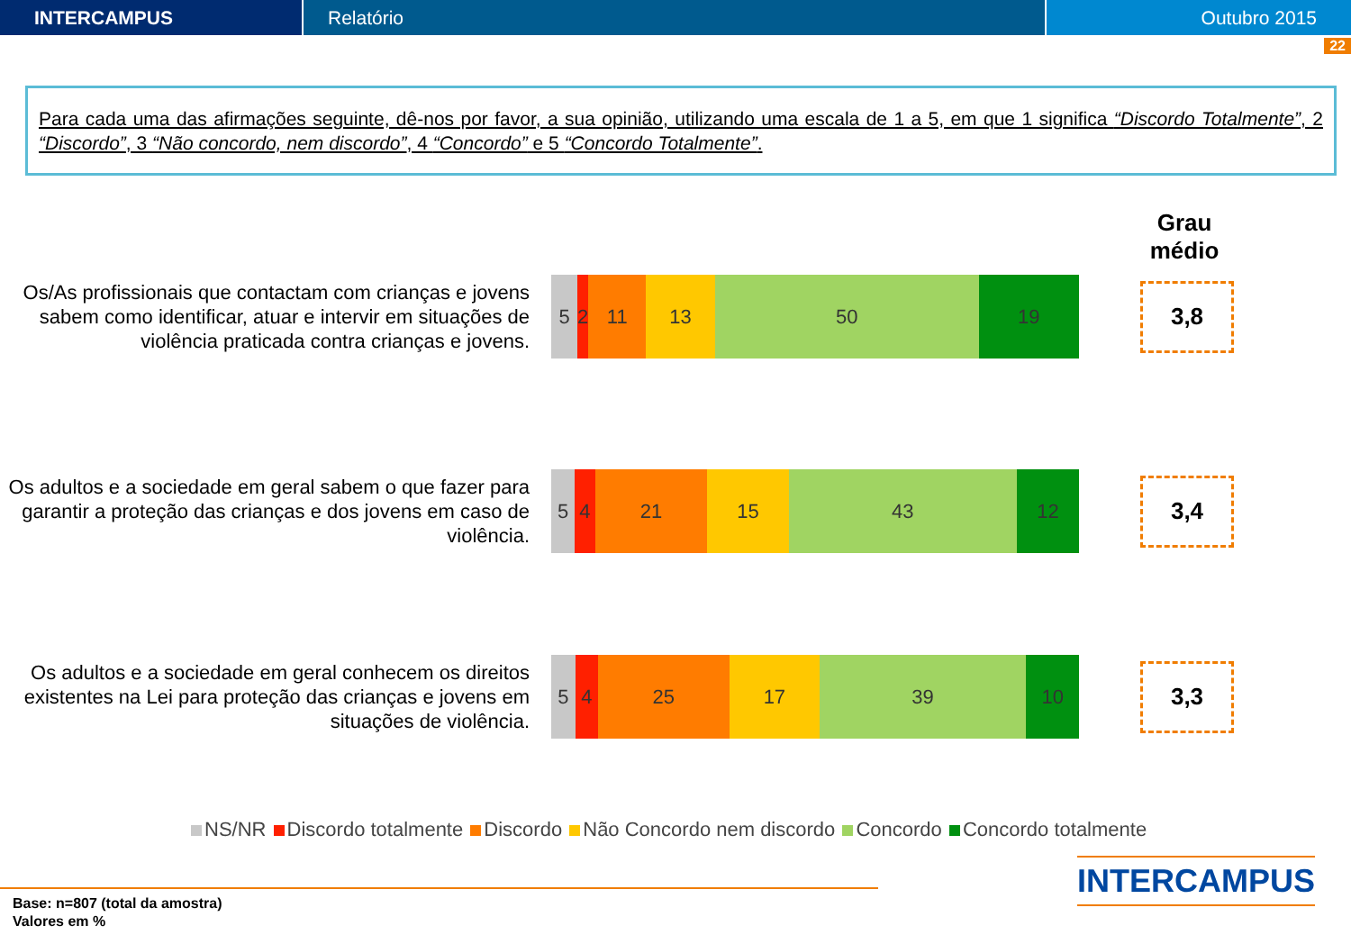INTERCAMPUS Relatório Outubro 2015
22
Para cada uma das afirmações seguinte, dê-nos por favor, a sua opinião, utilizando uma escala de 1 a 5, em que 1 significa “Discordo Totalmente”, 2 “Discordo”, 3 “Não concordo, nem discordo”, 4 “Concordo” e 5 “Concordo Totalmente”.
Grau médio
Os/As profissionais que contactam com crianças e jovens sabem como identificar, atuar e intervir em situações de violência praticada contra crianças e jovens.
5 2 11 13 50 19
3,8
Os adultos e a sociedade em geral sabem o que fazer para garantir a proteção das crianças e dos jovens em caso de violência.
5 4 21 15 43 12
3,4
Os adultos e a sociedade em geral conhecem os direitos existentes na Lei para proteção das crianças e jovens em situações de violência.
5 4 25 17 39 10
3,3
NS/NR Discordo totalmente Discordo Não Concordo nem discordo Concordo Concordo totalmente
INTERCAMPUS
Base: n=807 (total da amostra)
Valores em %